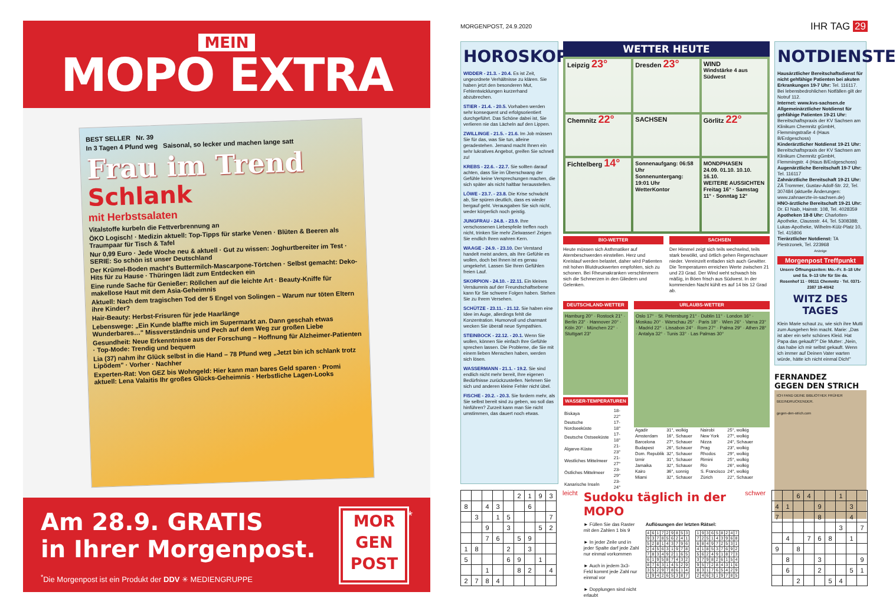MEIN
MOPO EXTRA
BEST SELLER Nr. 39
In 3 Tagen 4 Pfund weg Saisonal, so lecker und machen lange satt
Frau im Trend
Schlank
mit Herbstsalaten
Vitalstoffe kurbeln die Fettverbrennung an
ÖKO Logisch! · Medizin aktuell: Top-Tipps für starke Venen · Blüten & Beeren als Traumpaar für Tisch & Tafel
Nur 0,99 Euro · Jede Woche neu & aktuell · Gut zu wissen: Joghurtbereiter im Test · SERIE: So schön ist unser Deutschland
Der Krümel-Boden macht's Buttermilch-Mascarpone-Törtchen · Selbst gemacht: Deko-Hits für zu Hause · Thüringen lädt zum Entdecken ein
Eine runde Sache für Genießer: Röllchen auf die leichte Art · Beauty-Kniffe für makellose Haut mit dem Asia-Geheimnis
Aktuell: Nach dem tragischen Tod der 5 Engel von Solingen – Warum nur töten Eltern ihre Kinder?
Hair-Beauty: Herbst-Frisuren für jede Haarlänge
Lebenswege: „Ein Kunde blaffte mich im Supermarkt an. Dann geschah etwas Wunderbares…" Missverständnis und Pech auf dem Weg zur großen Liebe
Gesundheit: Neue Erkenntnisse aus der Forschung – Hoffnung für Alzheimer-Patienten · Top-Mode: Trendig und bequem
Lia (37) nahm ihr Glück selbst in die Hand – 78 Pfund weg „Jetzt bin ich schlank trotz Lipödem" · Vorher · Nachher
Experten-Rat: Von GEZ bis Wohngeld: Hier kann man bares Geld sparen · Promi aktuell: Lena Valaitis Ihr großes Glücks-Geheimnis · Herbstliche Lagen-Looks
Am 28.9. GRATIS
in Ihrer Morgenpost.
<sup>*</sup> Die Morgenpost ist ein Produkt der DDV ✳ MEDIENGRUPPE
MOR
GEN
POST
*
MORGENPOST, 24.9.2020 IHR TAG 29
HOROSKOP
WIDDER - 21.3. - 20.4. Es ist Zeit, ungeordnete Verhältnisse zu klären. Sie haben jetzt den besonderen Mut, Fehlentwicklungen kurzerhand abzubrechen.
STIER - 21.4. - 20.5. Vorhaben werden sehr konsequent und erfolgsorientiert durchgeführt. Das Schöne dabei ist, Sie verlieren nie das Lächeln auf den Lippen.
ZWILLINGE - 21.5. - 21.6. Im Job müssen Sie für das, was Sie tun, alleine geradestehen. Jemand macht Ihnen ein sehr lukratives Angebot, greifen Sie schnell zu!
KREBS - 22.6. - 22.7. Sie sollten darauf achten, dass Sie im Überschwang der Gefühle keine Versprechungen machen, die sich später als nicht haltbar herausstellen.
LÖWE - 23.7. - 23.8. Die Krise schwächt ab, Sie spüren deutlich, dass es wieder bergauf geht. Verausgaben Sie sich nicht, weder körperlich noch geistig.
JUNGFRAU - 24.8. - 23.9. Ihre verschossenen Liebespfeile treffen noch nicht, trinken Sie mehr Zielwasser! Zeigen Sie endlich Ihren wahren Kern.
WAAGE - 24.9. - 23.10. Der Verstand handelt meist anders, als Ihre Gefühle es wollen, doch bei Ihnen ist es genau umgekehrt. Lassen Sie Ihren Gefühlen freien Lauf.
SKORPION - 24.10. - 22.11. Ein kleines Versäumnis auf der Freundschaftsebene kann für Sie schwere Folgen haben. Stehen Sie zu Ihrem Versehen.
SCHÜTZE - 23.11. - 21.12. Sie haben eine Idee im Auge, allerdings fehlt die Konzentration. Humorvoll und charmant wecken Sie überall neue Sympathien.
STEINBOCK - 22.12. - 20.1. Wenn Sie wollen, können Sie einfach Ihre Gefühle sprechen lassen. Die Probleme, die Sie mit einem lieben Menschen haben, werden sich lösen.
WASSERMANN - 21.1. - 19.2. Sie sind endlich nicht mehr bereit, Ihre eigenen Bedürfnisse zurückzustellen. Nehmen Sie sich und anderen kleine Fehler nicht übel.
FISCHE - 20.2. - 20.3. Sie fordern mehr, als Sie selbst bereit sind zu geben, wo soll das hinführen? Zurzeit kann man Sie nicht umstimmen, das dauert noch etwas.
WETTER HEUTE
Leipzig 23°
Dresden 23°
WIND
Windstärke 4 aus Südwest
Chemnitz 22°
SACHSEN
Görlitz 22°
Fichtelberg 14°
Sonnenaufgang: 06:58 Uhr
Sonnenuntergang: 19:01 Uhr
WetterKontor
MONDPHASEN
24.09. 01.10. 10.10. 16.10.
WEITERE AUSSICHTEN
Freitag 16° · Samstag 11° · Sonntag 12°
BIO-WETTER
Heute müssen sich Asthmatiker auf Atembeschwerden einstellen. Herz und Kreislauf werden belastet, daher wird Patienten mit hohen Blutdruckwerten empfohlen, sich zu schonen. Bei Rheumakranken verschlimmern sich die Schmerzen in den Gliedern und Gelenken.
SACHSEN
Der Himmel zeigt sich teils wechselnd, teils stark bewölkt, und örtlich gehen Regenschauer nieder. Vereinzelt entladen sich auch Gewitter. Die Temperaturen erreichen Werte zwischen 21 und 23 Grad. Der Wind weht schwach bis mäßig, in Böen frisch aus Südwest. In der kommenden Nacht kühlt es auf 14 bis 12 Grad ab.
DEUTSCHLAND-WETTER
Hamburg 20° · Rostock 21° · Berlin 23° · Hannover 20° · Köln 20° · München 22° · Stuttgart 23°
WASSER-TEMPERATUREN
| Biskaya | 18-22° |
| Deutsche Nordseeküste | 17-18° |
| Deutsche Ostseeküste | 17-18° |
| Algarve-Küste | 21-23° |
| Westliches Mittelmeer | 21-27° |
| Östliches Mittelmeer | 23-29° |
| Kanarische Inseln | 23-24° |
URLAUBS-WETTER
Oslo 17° · St. Petersburg 21° · Dublin 11° · London 16° · Moskau 20° · Warschau 25° · Paris 18° · Wien 26° · Varna 23° · Madrid 22° · Lissabon 24° · Rom 27° · Palma 29° · Athen 28° · Antalya 32° · Tunis 33° · Las Palmas 30°
| Agadir | 31°, wolkig |
| Amsterdam | 16°, Schauer |
| Barcelona | 27°, Schauer |
| Budapest | 26°, Schauer |
| Dom. Republik | 32°, Schauer |
| Izmir | 31°, Schauer |
| Jamaika | 32°, Schauer |
| Kairo | 36°, sonnig |
| Miami | 32°, Schauer |
| Nairobi | 25°, wolkig |
| New York | 27°, wolkig |
| Nizza | 24°, Schauer |
| Prag | 23°, wolkig |
| Rhodos | 29°, wolkig |
| Rimini | 25°, wolkig |
| Rio | 26°, wolkig |
| S. Francisco | 24°, wolkig |
| Zürich | 22°, Schauer |
NOTDIENSTE
Hausärztlicher Bereitschaftsdienst für nicht gehfähige Patienten bei akuten Erkrankungen 19-7 Uhr: Tel. 116117. Bei lebensbedrohlichen Notfällen gilt der Notruf 112.
Internet: www.kvs-sachsen.de
Allgemeinärztlicher Notdienst für gehfähige Patienten 19-21 Uhr: Bereitschaftspraxis der KV Sachsen am Klinikum Chemnitz gGmbH, Flemmingstraße 4 (Haus B/Erdgeschoss)
Kinderärztlicher Notdienst 19-21 Uhr: Bereitschaftspraxis der KV Sachsen am Klinikum Chemnitz gGmbH, Flemmingstr. 4 (Haus B/Erdgeschoss)
Augenärztliche Bereitschaft 19-7 Uhr: Tel. 116117
Zahnärztliche Bereitschaft 19-21 Uhr: ZÄ Trommer, Gustav-Adolf-Str. 22, Tel. 307484 (aktuelle Änderungen: www.zahnaerzte-in-sachsen.de)
HNO-ärztliche Bereitschaft 19-21 Uhr: Dr. El Naib, Hainstr. 108, Tel. 4028359
Apotheken 18-8 Uhr: Charlotten-Apotheke, Claussstr. 44, Tel. 5308388; Lukas-Apotheke, Wilhelm-Külz-Platz 10, Tel. 415806
Tierärztlicher Notdienst: TA Piestrzonek, Tel. 223968
Anzeige
Morgenpost Treffpunkt
Unsere Öffnungszeiten: Mo.–Fr. 8–18 Uhr und Sa. 9–13 Uhr für Sie da.
Rosenhof 11 · 09111 Chemnitz · Tel. 0371-2387 19-40/42
WITZ DES TAGES
Klein Marie schaut zu, wie sich ihre Mutti zum Ausgehen fein macht. Marie: „Das ist aber ein sehr schönes Kleid. Hat Papa das gekauft?" Die Mutter: „Nein, das habe ich mir selbst gekauft. Wenn ich immer auf Deinen Vater warten würde, hätte ich nicht einmal Dich!"
FERNANDEZ
GEGEN DEN STRICH
ICH FAND DEINE BIBLIOTHEK FRÜHER BEEINDRUCKENDER.
gegen-den-strich.com
| | | | | | 2 | 1 | 9 | 3 |
| 8 | | 4 | 3 | | | 6 | | |
| | 3 | | 1 | 5 | | | | 7 |
| | | 9 | | 3 | | | 5 | 2 |
| | | 7 | 6 | | 5 | 9 | | |
| 1 | 8 | | | 2 | | 3 | | |
| 5 | | | | 6 | 9 | | 1 | |
| | | 1 | | | 8 | 2 | | 4 |
| 2 | 7 | 8 | 4 | | | | | |
leicht
Sudoku täglich in der MOPO
► Füllen Sie das Raster mit den Zahlen 1 bis 9
► In jeder Zeile und in jeder Spalte darf jede Zahl nur einmal vorkommen
► Auch in jedem 3x3- Feld kommt jede Zahl nur einmal vor
► Dopplungen sind nicht erlaubt
Auflösungen der letzten Rätsel:
| 4 | 6 | 1 | 7 | 2 | 9 | 8 | 5 | 3 |
| 9 | 3 | 7 | 8 | 5 | 6 | 2 | 4 | 1 |
| 5 | 2 | 8 | 1 | 4 | 3 | 7 | 9 | 6 |
| 2 | 4 | 5 | 6 | 3 | 1 | 9 | 7 | 8 |
| 7 | 8 | 3 | 4 | 9 | 2 | 1 | 6 | 5 |
| 6 | 1 | 9 | 5 | 8 | 7 | 4 | 3 | 2 |
| 8 | 7 | 6 | 3 | 1 | 4 | 5 | 2 | 9 |
| 3 | 5 | 2 | 9 | 7 | 8 | 6 | 1 | 4 |
| 1 | 9 | 4 | 2 | 6 | 5 | 3 | 8 | 7 |
| 1 | 9 | 3 | 6 | 5 | 8 | 2 | 4 | 7 |
| 7 | 2 | 5 | 1 | 4 | 3 | 9 | 6 | 8 |
| 6 | 8 | 4 | 9 | 7 | 2 | 5 | 3 | 1 |
| 4 | 1 | 8 | 5 | 3 | 7 | 6 | 9 | 2 |
| 5 | 6 | 2 | 4 | 9 | 1 | 8 | 7 | 3 |
| 3 | 7 | 9 | 8 | 2 | 6 | 1 | 5 | 4 |
| 9 | 5 | 7 | 2 | 8 | 4 | 3 | 1 | 6 |
| 8 | 3 | 1 | 7 | 6 | 5 | 4 | 2 | 9 |
| 2 | 4 | 6 | 3 | 1 | 9 | 7 | 8 | 5 |
schwer
| | | 6 | 4 | | | 1 | | |
| 4 | 1 | | | 9 | | | 3 | |
| 7 | | | | 8 | | | 4 | |
| | | | | | | 3 | | 7 |
| | 4 | | 7 | 6 | 8 | | 1 | |
| 9 | | 8 | | | | | | |
| | 8 | | | 3 | | | | 9 |
| | 6 | | | 2 | | | 5 | 1 |
| | | 2 | | | 5 | 4 | | |